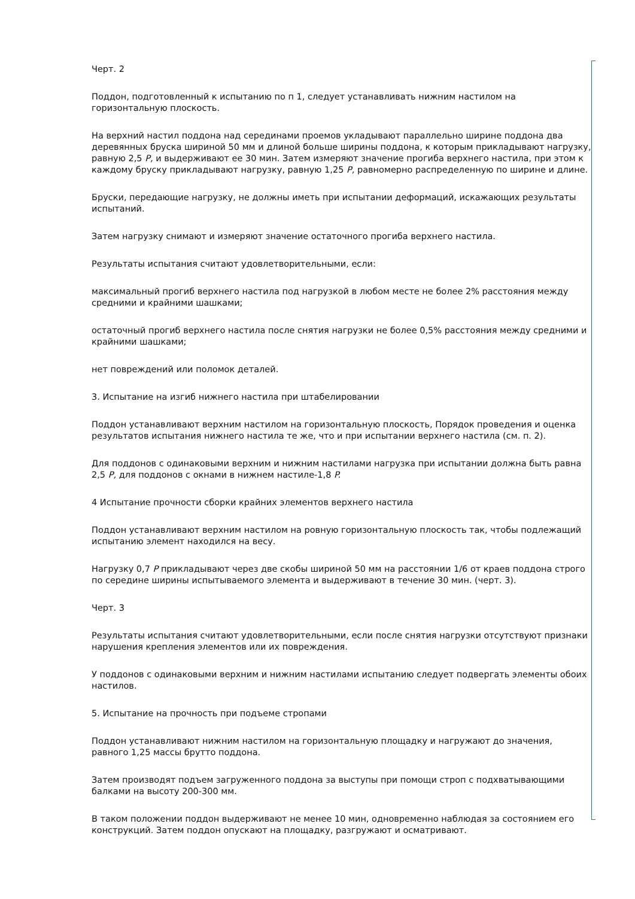Черт. 2
Поддон, подготовленный к испытанию по п 1, следует устанавливать нижним настилом на горизонтальную плоскость.
На верхний настил поддона над серединами проемов укладывают параллельно ширине поддона два деревянных бруска шириной 50 мм и длиной больше ширины поддона, к которым прикладывают нагрузку, равную 2,5 P, и выдерживают ее 30 мин. Затем измеряют значение прогиба верхнего настила, при этом к каждому бруску прикладывают нагрузку, равную 1,25 P, равномерно распределенную по ширине и длине.
Бруски, передающие нагрузку, не должны иметь при испытании деформаций, искажающих результаты испытаний.
Затем нагрузку снимают и измеряют значение остаточного прогиба верхнего настила.
Результаты испытания считают удовлетворительными, если:
максимальный прогиб верхнего настила под нагрузкой в любом месте не более 2% расстояния между средними и крайними шашками;
остаточный прогиб верхнего настила после снятия нагрузки не более 0,5% расстояния между средними и крайними шашками;
нет повреждений или поломок деталей.
3. Испытание на изгиб нижнего настила при штабелировании
Поддон устанавливают верхним настилом на горизонтальную плоскость, Порядок проведения и оценка результатов испытания нижнего настила те же, что и при испытании верхнего настила (см. п. 2).
Для поддонов с одинаковыми верхним и нижним настилами нагрузка при испытании должна быть равна 2,5 P, для поддонов с окнами в нижнем настиле-1,8 P.
4 Испытание прочности сборки крайних элементов верхнего настила
Поддон устанавливают верхним настилом на ровную горизонтальную плоскость так, чтобы подлежащий испытанию элемент находился на весу.
Нагрузку 0,7 P прикладывают через две скобы шириной 50 мм на расстоянии 1/6 от краев поддона строго по середине ширины испытываемого элемента и выдерживают в течение 30 мин. (черт. 3).
Черт. 3
Результаты испытания считают удовлетворительными, если после снятия нагрузки отсутствуют признаки нарушения крепления элементов или их повреждения.
У поддонов с одинаковыми верхним и нижним настилами испытанию следует подвергать элементы обоих настилов.
5. Испытание на прочность при подъеме стропами
Поддон устанавливают нижним настилом на горизонтальную площадку и нагружают до значения, равного 1,25 массы брутто поддона.
Затем производят подъем загруженного поддона за выступы при помощи строп с подхватывающими балками на высоту 200-300 мм.
В таком положении поддон выдерживают не менее 10 мин, одновременно наблюдая за состоянием его конструкций. Затем поддон опускают на площадку, разгружают и осматривают.